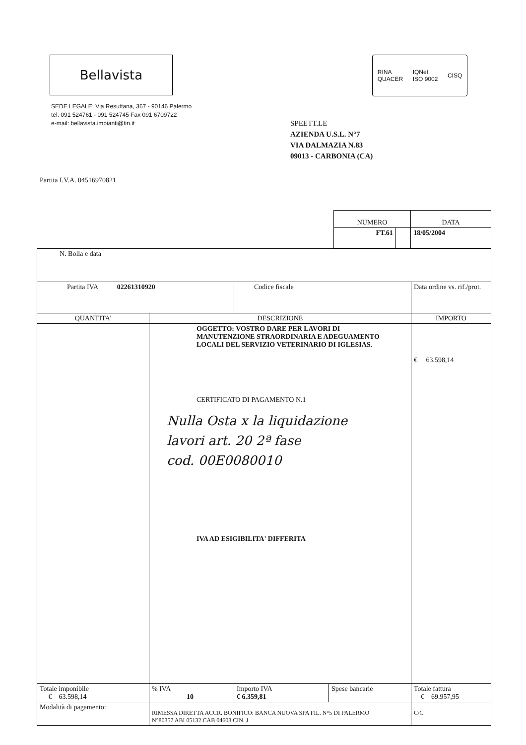Bellavista
RINA
QUACER IQNet
ISO 9002 CISQ
SEDE LEGALE: Via Resuttana, 367 - 90146 Palermo
tel. 091 524761 - 091 524745 Fax 091 6709722
e-mail: bellavista.impianti@tin.it
SPEETT.LE
AZIENDA U.S.L. N°7
VIA DALMAZIA N.83
09013 - CARBONIA (CA)
Partita I.V.A. 04516970821
| NUMERO | | DATA |
| --- | --- | --- |
| FT.61 | | 18/05/2004 |
| N. Bolla e data | | | | |
| Partita IVA 02261310920 | | Codice fiscale | | Data ordine vs. rif./prot. |
| QUANTITA' | DESCRIZIONE | | | IMPORTO |
| | OGGETTO: VOSTRO DARE PER LAVORI DI MANUTENZIONE STRAORDINARIA E ADEGUAMENTO LOCALI DEL SERVIZIO VETERINARIO DI IGLESIAS. CERTIFICATO DI PAGAMENTO N.1 Nulla Osta x la liquidazione lavori art. 20 2ª fase cod. 00E0080010 IVA AD ESIGIBILITA' DIFFERITA | | | € 63.598,14 |
| Totale imponibile € 63.598,14 | % IVA 10 | Importo IVA € 6.359,81 | Spese bancarie | Totale fattura € 69.957,95 |
| Modalità di pagamento: | RIMESSA DIRETTA ACCR. BONIFICO: BANCA NUOVA SPA FIL. N°5 DI PALERMO N°80357 ABI 05132 CAB 04603 CIN. J | | | C/C |